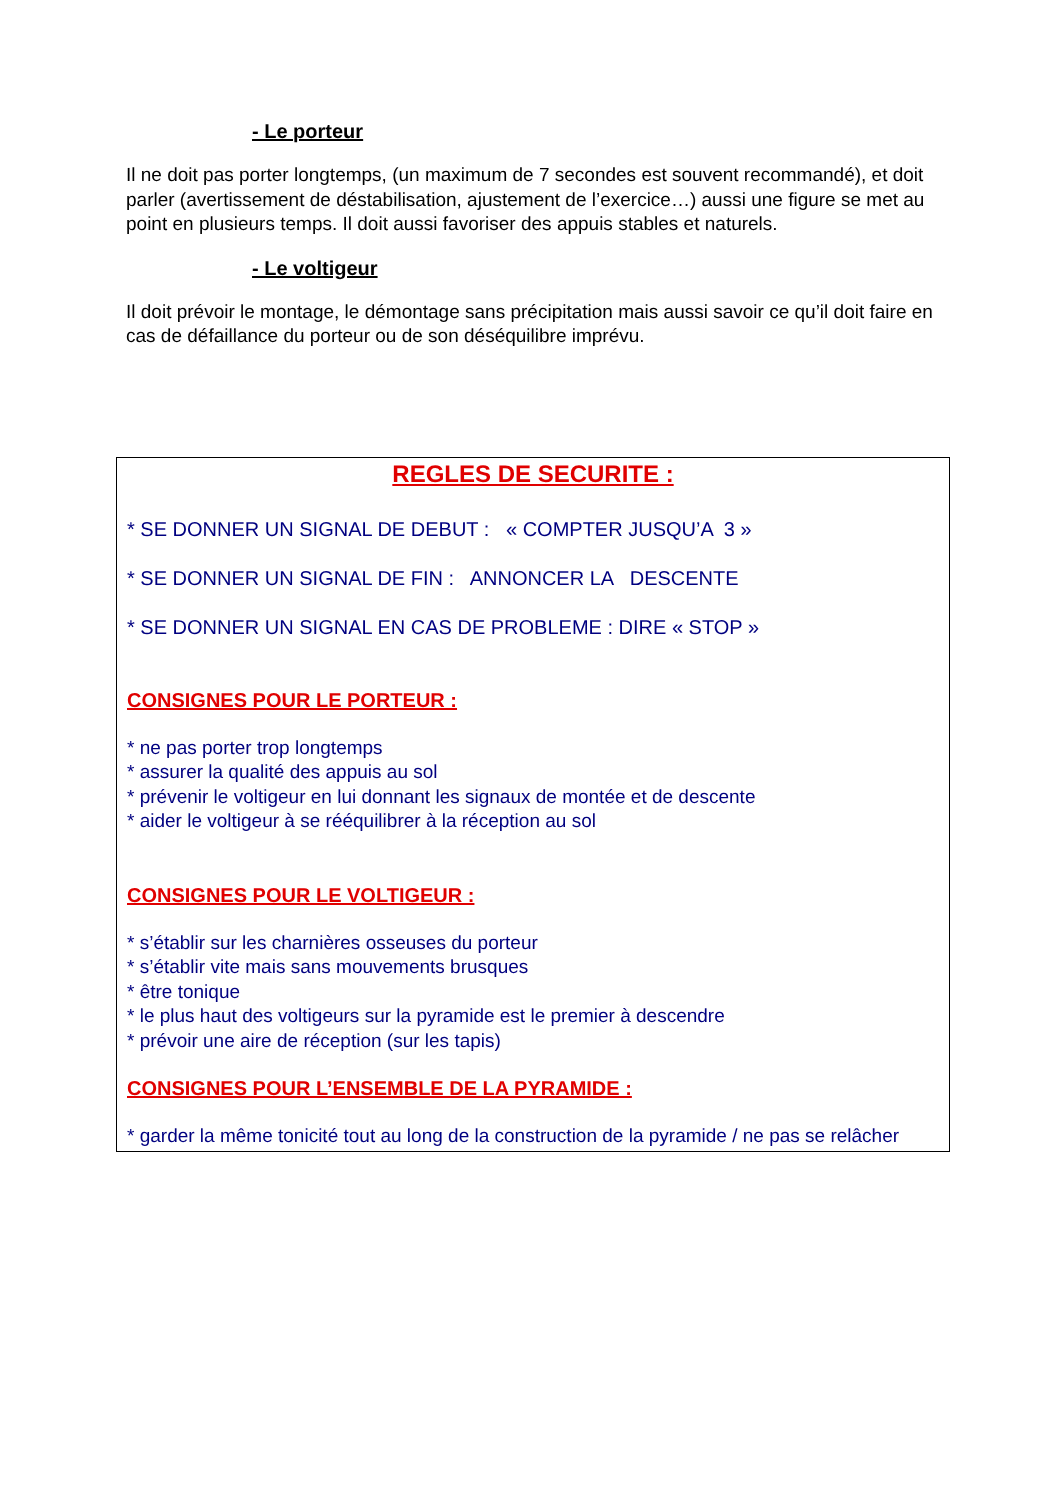- Le porteur
Il ne doit pas porter longtemps, (un maximum de 7 secondes est souvent recommandé), et doit parler (avertissement de déstabilisation, ajustement de l’exercice…) aussi une figure se met au point en plusieurs temps. Il doit aussi favoriser des appuis stables et naturels.
- Le voltigeur
Il doit prévoir le montage, le démontage sans précipitation mais aussi savoir ce qu’il doit faire en cas de défaillance du porteur ou de son déséquilibre imprévu.
REGLES DE SECURITE :
* SE DONNER UN SIGNAL DE DEBUT : « COMPTER JUSQU’A 3 »
* SE DONNER UN SIGNAL DE FIN : ANNONCER LA DESCENTE
* SE DONNER UN SIGNAL EN CAS DE PROBLEME : DIRE « STOP »
CONSIGNES POUR LE PORTEUR :
* ne pas porter trop longtemps
* assurer la qualité des appuis au sol
* prévenir le voltigeur en lui donnant les signaux de montée et de descente
* aider le voltigeur à se rééquilibrer à la réception au sol
CONSIGNES POUR LE VOLTIGEUR :
* s’établir sur les charnières osseuses du porteur
* s’établir vite mais sans mouvements brusques
* être tonique
* le plus haut des voltigeurs sur la pyramide est le premier à descendre
* prévoir une aire de réception (sur les tapis)
CONSIGNES POUR L’ENSEMBLE DE LA PYRAMIDE :
* garder la même tonicité tout au long de la construction de la pyramide / ne pas se relâcher